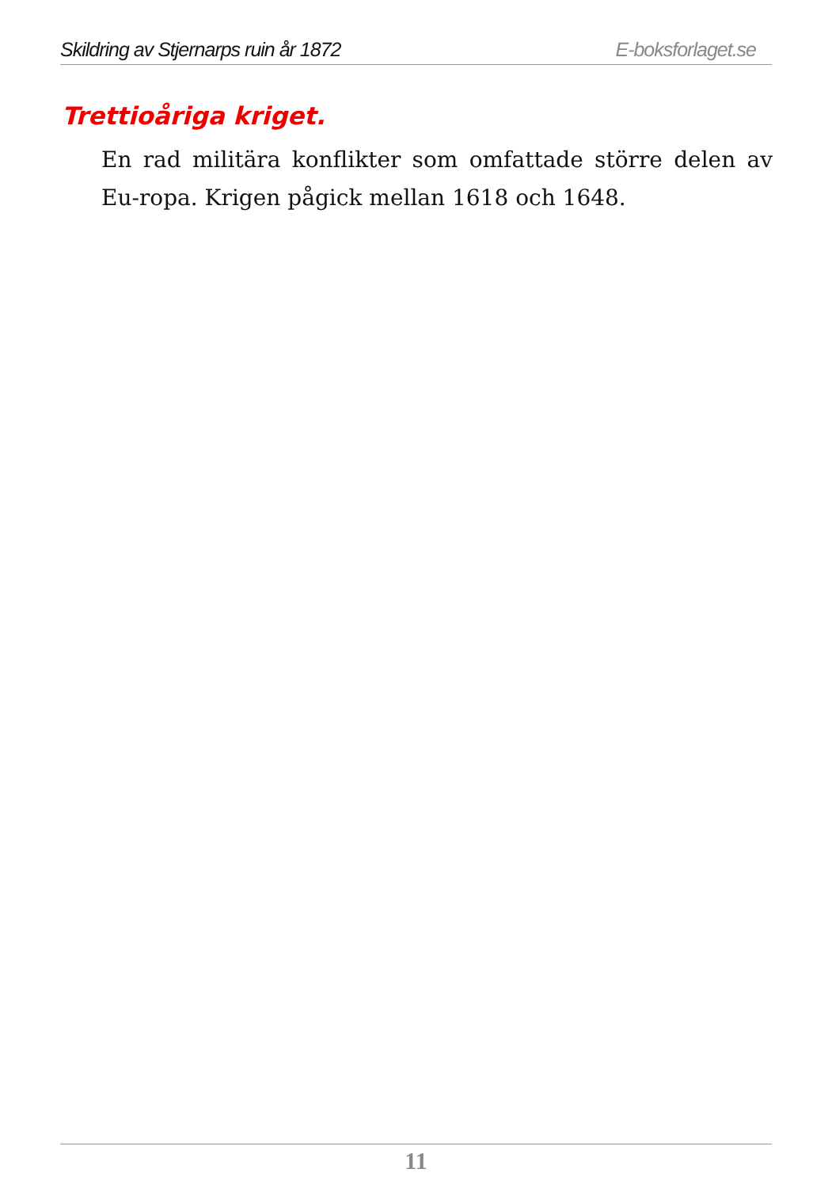Skildring av Stjernarps ruin år 1872 E-boksforlaget.se
Trettioåriga kriget.
En rad militära konflikter som omfattade större delen av Eu-ropa. Krigen pågick mellan 1618 och 1648.
11